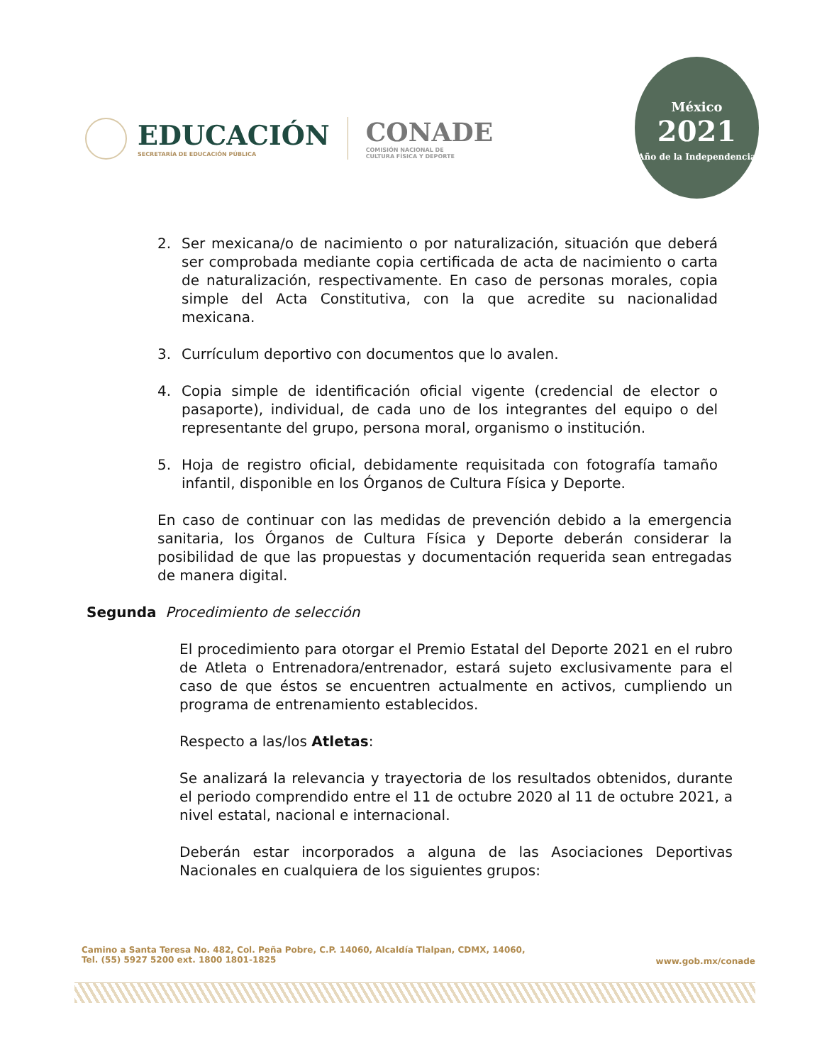EDUCACIÓN
SECRETARÍA DE EDUCACIÓN PÚBLICA
CONADE
COMISIÓN NACIONAL DE
CULTURA FÍSICA Y DEPORTE
México
2021
Año de la Independencia
2. Ser mexicana/o de nacimiento o por naturalización, situación que deberá ser comprobada mediante copia certificada de acta de nacimiento o carta de naturalización, respectivamente. En caso de personas morales, copia simple del Acta Constitutiva, con la que acredite su nacionalidad mexicana.
3. Currículum deportivo con documentos que lo avalen.
4. Copia simple de identificación oficial vigente (credencial de elector o pasaporte), individual, de cada uno de los integrantes del equipo o del representante del grupo, persona moral, organismo o institución.
5. Hoja de registro oficial, debidamente requisitada con fotografía tamaño infantil, disponible en los Órganos de Cultura Física y Deporte.
En caso de continuar con las medidas de prevención debido a la emergencia sanitaria, los Órganos de Cultura Física y Deporte deberán considerar la posibilidad de que las propuestas y documentación requerida sean entregadas de manera digital.
Segunda Procedimiento de selección
El procedimiento para otorgar el Premio Estatal del Deporte 2021 en el rubro de Atleta o Entrenadora/entrenador, estará sujeto exclusivamente para el caso de que éstos se encuentren actualmente en activos, cumpliendo un programa de entrenamiento establecidos.
Respecto a las/los Atletas:
Se analizará la relevancia y trayectoria de los resultados obtenidos, durante el periodo comprendido entre el 11 de octubre 2020 al 11 de octubre 2021, a nivel estatal, nacional e internacional.
Deberán estar incorporados a alguna de las Asociaciones Deportivas Nacionales en cualquiera de los siguientes grupos:
Camino a Santa Teresa No. 482, Col. Peña Pobre, C.P. 14060, Alcaldía Tlalpan, CDMX, 14060,
Tel. (55) 5927 5200 ext. 1800 1801-1825
www.gob.mx/conade